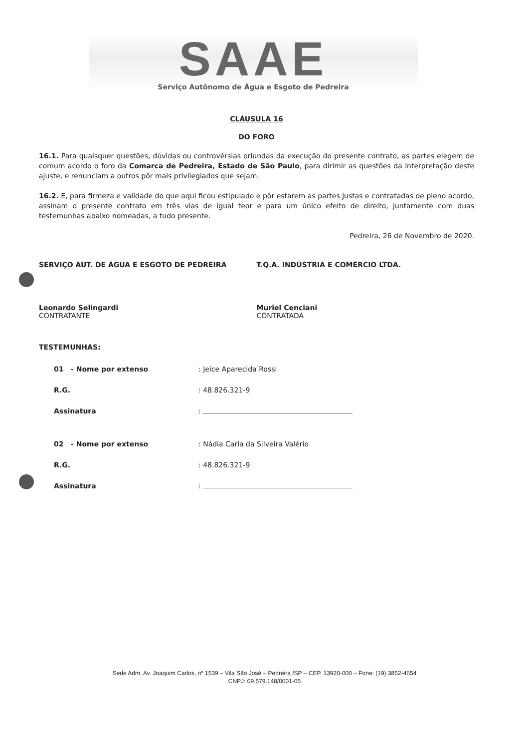SAAE
Serviço Autônomo de Água e Esgoto de Pedreira
CLÁUSULA 16
DO FORO
16.1. Para quaisquer questões, dúvidas ou controvérsias oriundas da execução do presente contrato, as partes elegem de comum acordo o foro da Comarca de Pedreira, Estado de São Paulo, para dirimir as questões da interpretação deste ajuste, e renunciam a outros pôr mais privilegiados que sejam.
16.2. E, para firmeza e validade do que aqui ficou estipulado e pôr estarem as partes justas e contratadas de pleno acordo, assinam o presente contrato em três vias de igual teor e para um único efeito de direito, juntamente com duas testemunhas abaixo nomeadas, a tudo presente.
Pedreira, 26 de Novembro de 2020.
SERVIÇO AUT. DE ÁGUA E ESGOTO DE PEDREIRA
Leonardo Selingardi
CONTRATANTE
T.Q.A. INDÚSTRIA E COMÉRCIO LTDA.
Muriel Cenciani
CONTRATADA
TESTEMUNHAS:
01 - Nome por extenso : Jeice Aparecida Rossi
R.G. : 48.826.321-9
Assinatura :
02 - Nome por extenso : Nádia Carla da Silveira Valério
R.G. : 48.826.321-9
Assinatura :
Sede Adm. Av. Joaquim Carlos, nº 1539 – Vila São José – Pedreira /SP – CEP. 13920-000 – Fone: (19) 3852-4654
CNPJ: 09.579.148/0001-05